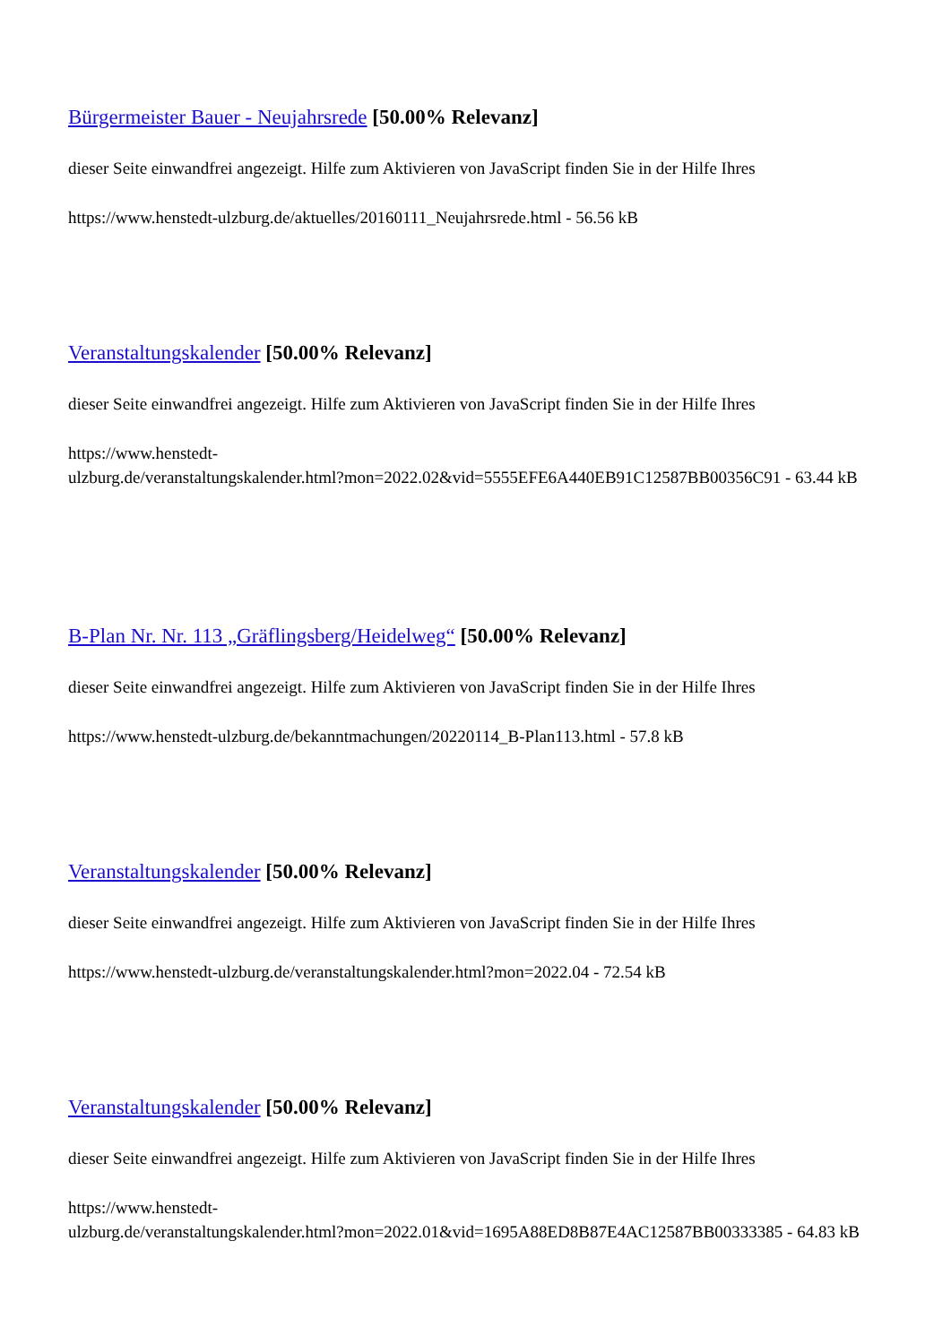Bürgermeister Bauer - Neujahrsrede [50.00% Relevanz]
dieser Seite einwandfrei angezeigt. Hilfe zum Aktivieren von JavaScript finden Sie in der Hilfe Ihres
https://www.henstedt-ulzburg.de/aktuelles/20160111_Neujahrsrede.html - 56.56 kB
Veranstaltungskalender [50.00% Relevanz]
dieser Seite einwandfrei angezeigt. Hilfe zum Aktivieren von JavaScript finden Sie in der Hilfe Ihres
https://www.henstedt-
ulzburg.de/veranstaltungskalender.html?mon=2022.02&vid=5555EFE6A440EB91C12587BB00356C91 - 63.44 kB
B-Plan Nr. Nr. 113 „Gräflingsberg/Heidelweg“ [50.00% Relevanz]
dieser Seite einwandfrei angezeigt. Hilfe zum Aktivieren von JavaScript finden Sie in der Hilfe Ihres
https://www.henstedt-ulzburg.de/bekanntmachungen/20220114_B-Plan113.html - 57.8 kB
Veranstaltungskalender [50.00% Relevanz]
dieser Seite einwandfrei angezeigt. Hilfe zum Aktivieren von JavaScript finden Sie in der Hilfe Ihres
https://www.henstedt-ulzburg.de/veranstaltungskalender.html?mon=2022.04 - 72.54 kB
Veranstaltungskalender [50.00% Relevanz]
dieser Seite einwandfrei angezeigt. Hilfe zum Aktivieren von JavaScript finden Sie in der Hilfe Ihres
https://www.henstedt-
ulzburg.de/veranstaltungskalender.html?mon=2022.01&vid=1695A88ED8B87E4AC12587BB00333385 - 64.83 kB